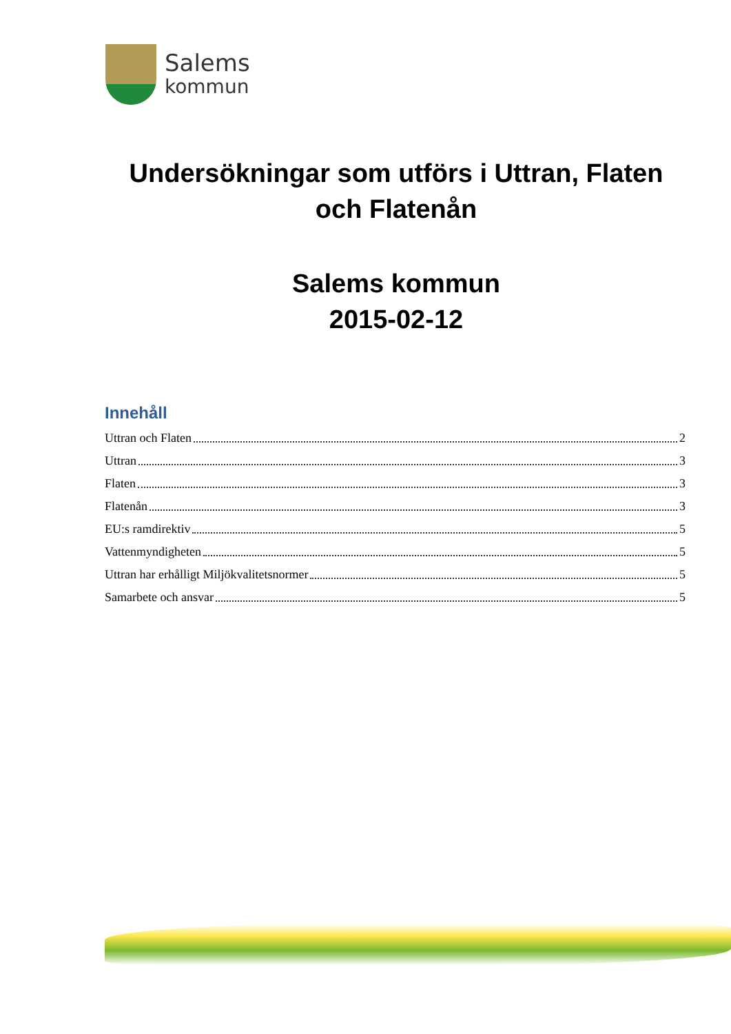Salems
kommun
Undersökningar som utförs i Uttran, Flaten och Flatenån
Salems kommun
2015-02-12
Innehåll
Uttran och Flaten 2
Uttran 3
Flaten 3
Flatenån 3
EU:s ramdirektiv 5
Vattenmyndigheten 5
Uttran har erhålligt Miljökvalitetsnormer 5
Samarbete och ansvar 5